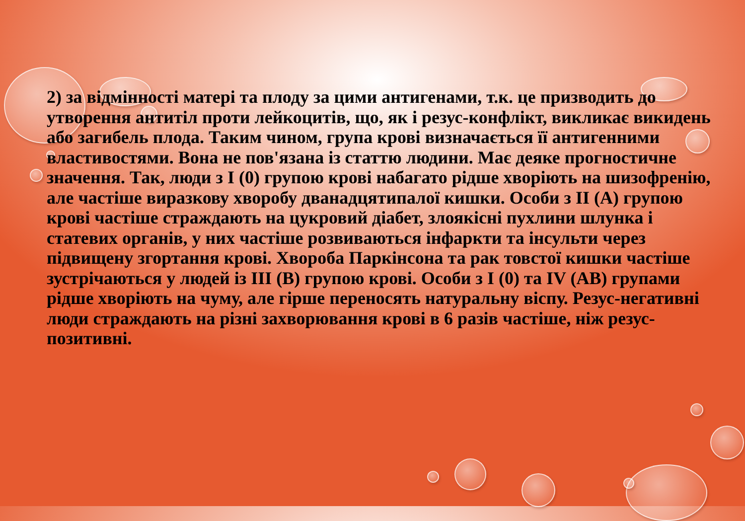2) за відмінності матері та плоду за цими антигенами, т.к. це призводить до утворення антитіл проти лейкоцитів, що, як і резус-конфлікт, викликає викидень або загибель плода. Таким чином, група крові визначається її антигенними властивостями. Вона не пов'язана із статтю людини. Має деяке прогностичне значення. Так, люди з I (0) групою крові набагато рідше хворіють на шизофренію, але частіше виразкову хворобу дванадцятипалої кишки. Особи з II (A) групою крові частіше страждають на цукровий діабет, злоякісні пухлини шлунка і статевих органів, у них частіше розвиваються інфаркти та інсульти через підвищену згортання крові. Хвороба Паркінсона та рак товстої кишки частіше зустрічаються у людей із III (B) групою крові. Особи з I (0) та IV (AB) групами рідше хворіють на чуму, але гірше переносять натуральну віспу. Резус-негативні люди страждають на різні захворювання крові в 6 разів частіше, ніж резус-позитивні.